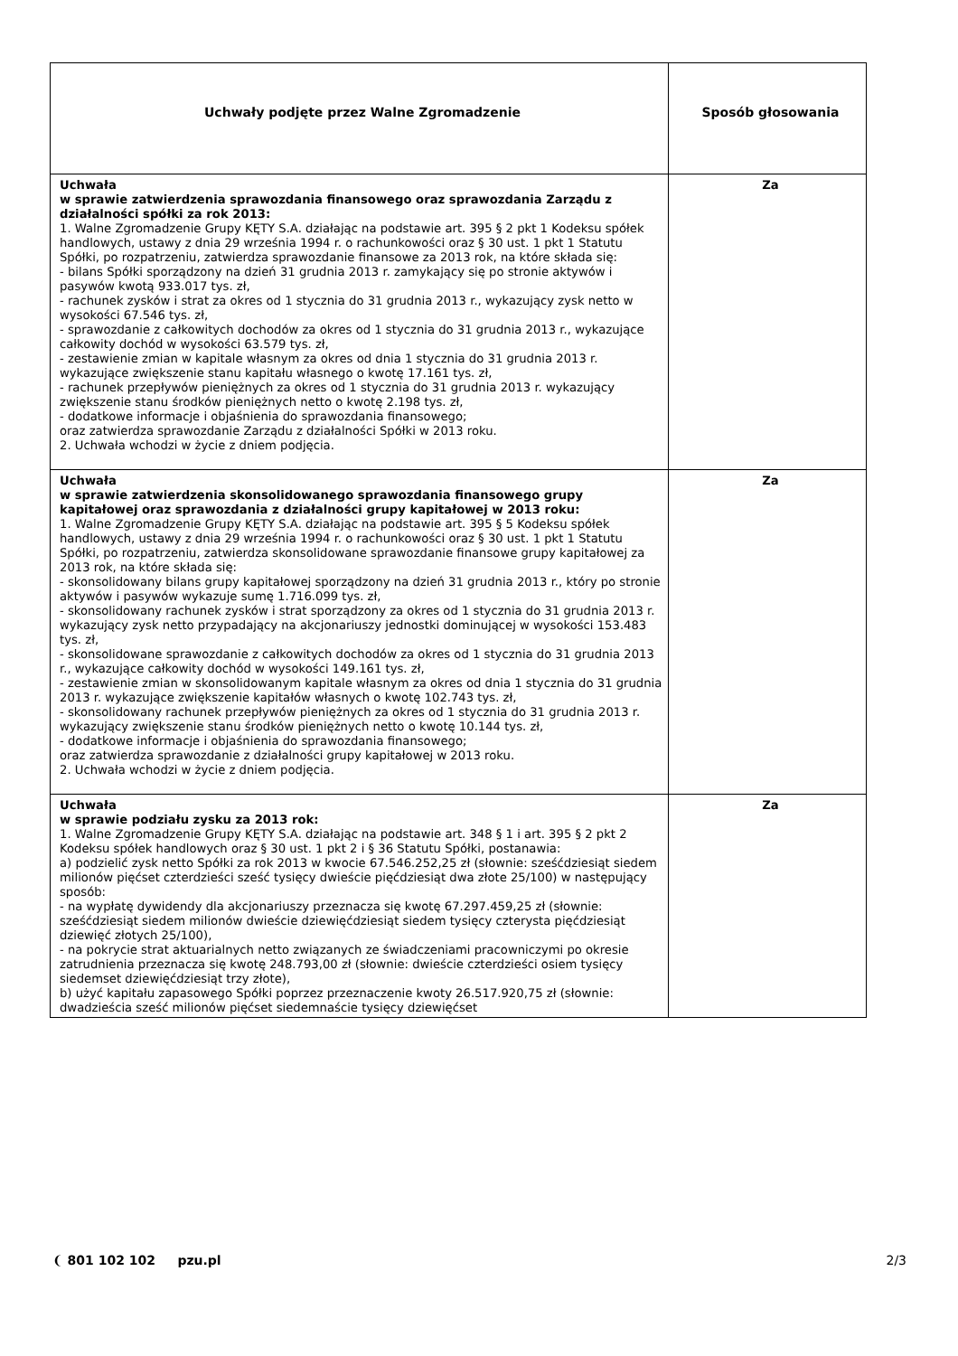| Uchwały podjęte przez Walne Zgromadzenie | Sposób głosowania |
| --- | --- |
| Uchwała w sprawie zatwierdzenia sprawozdania finansowego oraz sprawozdania Zarządu z działalności spółki za rok 2013: 1. Walne Zgromadzenie Grupy KĘTY S.A. działając na podstawie art. 395 § 2 pkt 1 Kodeksu spółek handlowych, ustawy z dnia 29 września 1994 r. o rachunkowości oraz § 30 ust. 1 pkt 1 Statutu Spółki, po rozpatrzeniu, zatwierdza sprawozdanie finansowe za 2013 rok, na które składa się: - bilans Spółki sporządzony na dzień 31 grudnia 2013 r. zamykający się po stronie aktywów i pasywów kwotą 933.017 tys. zł, - rachunek zysków i strat za okres od 1 stycznia do 31 grudnia 2013 r., wykazujący zysk netto w wysokości 67.546 tys. zł, - sprawozdanie z całkowitych dochodów za okres od 1 stycznia do 31 grudnia 2013 r., wykazujące całkowity dochód w wysokości 63.579 tys. zł, - zestawienie zmian w kapitale własnym za okres od dnia 1 stycznia do 31 grudnia 2013 r. wykazujące zwiększenie stanu kapitału własnego o kwotę 17.161 tys. zł, - rachunek przepływów pieniężnych za okres od 1 stycznia do 31 grudnia 2013 r. wykazujący zwiększenie stanu środków pieniężnych netto o kwotę 2.198 tys. zł, - dodatkowe informacje i objaśnienia do sprawozdania finansowego; oraz zatwierdza sprawozdanie Zarządu z działalności Spółki w 2013 roku. 2. Uchwała wchodzi w życie z dniem podjęcia. | Za |
| Uchwała w sprawie zatwierdzenia skonsolidowanego sprawozdania finansowego grupy kapitałowej oraz sprawozdania z działalności grupy kapitałowej w 2013 roku: 1. Walne Zgromadzenie Grupy KĘTY S.A. działając na podstawie art. 395 § 5 Kodeksu spółek handlowych, ustawy z dnia 29 września 1994 r. o rachunkowości oraz § 30 ust. 1 pkt 1 Statutu Spółki, po rozpatrzeniu, zatwierdza skonsolidowane sprawozdanie finansowe grupy kapitałowej za 2013 rok, na które składa się: - skonsolidowany bilans grupy kapitałowej sporządzony na dzień 31 grudnia 2013 r., który po stronie aktywów i pasywów wykazuje sumę 1.716.099 tys. zł, - skonsolidowany rachunek zysków i strat sporządzony za okres od 1 stycznia do 31 grudnia 2013 r. wykazujący zysk netto przypadający na akcjonariuszy jednostki dominującej w wysokości 153.483 tys. zł, - skonsolidowane sprawozdanie z całkowitych dochodów za okres od 1 stycznia do 31 grudnia 2013 r., wykazujące całkowity dochód w wysokości 149.161 tys. zł, - zestawienie zmian w skonsolidowanym kapitale własnym za okres od dnia 1 stycznia do 31 grudnia 2013 r. wykazujące zwiększenie kapitałów własnych o kwotę 102.743 tys. zł, - skonsolidowany rachunek przepływów pieniężnych za okres od 1 stycznia do 31 grudnia 2013 r. wykazujący zwiększenie stanu środków pieniężnych netto o kwotę 10.144 tys. zł, - dodatkowe informacje i objaśnienia do sprawozdania finansowego; oraz zatwierdza sprawozdanie z działalności grupy kapitałowej w 2013 roku. 2. Uchwała wchodzi w życie z dniem podjęcia. | Za |
| Uchwała w sprawie podziału zysku za 2013 rok: 1. Walne Zgromadzenie Grupy KĘTY S.A. działając na podstawie art. 348 § 1 i art. 395 § 2 pkt 2 Kodeksu spółek handlowych oraz § 30 ust. 1 pkt 2 i § 36 Statutu Spółki, postanawia: a) podzielić zysk netto Spółki za rok 2013 w kwocie 67.546.252,25 zł (słownie: sześćdziesiąt siedem milionów pięćset czterdzieści sześć tysięcy dwieście pięćdziesiąt dwa złote 25/100) w następujący sposób: - na wypłatę dywidendy dla akcjonariuszy przeznacza się kwotę 67.297.459,25 zł (słownie: sześćdziesiąt siedem milionów dwieście dziewięćdziesiąt siedem tysięcy czterysta pięćdziesiąt dziewięć złotych 25/100), - na pokrycie strat aktuarialnych netto związanych ze świadczeniami pracowniczymi po okresie zatrudnienia przeznacza się kwotę 248.793,00 zł (słownie: dwieście czterdzieści osiem tysięcy siedemset dziewięćdziesiąt trzy złote), b) użyć kapitału zapasowego Spółki poprzez przeznaczenie kwoty 26.517.920,75 zł (słownie: dwadzieścia sześć milionów pięćset siedemnaście tysięcy dziewięćset | Za |
❨ 801 102 102 pzu.pl 2/3